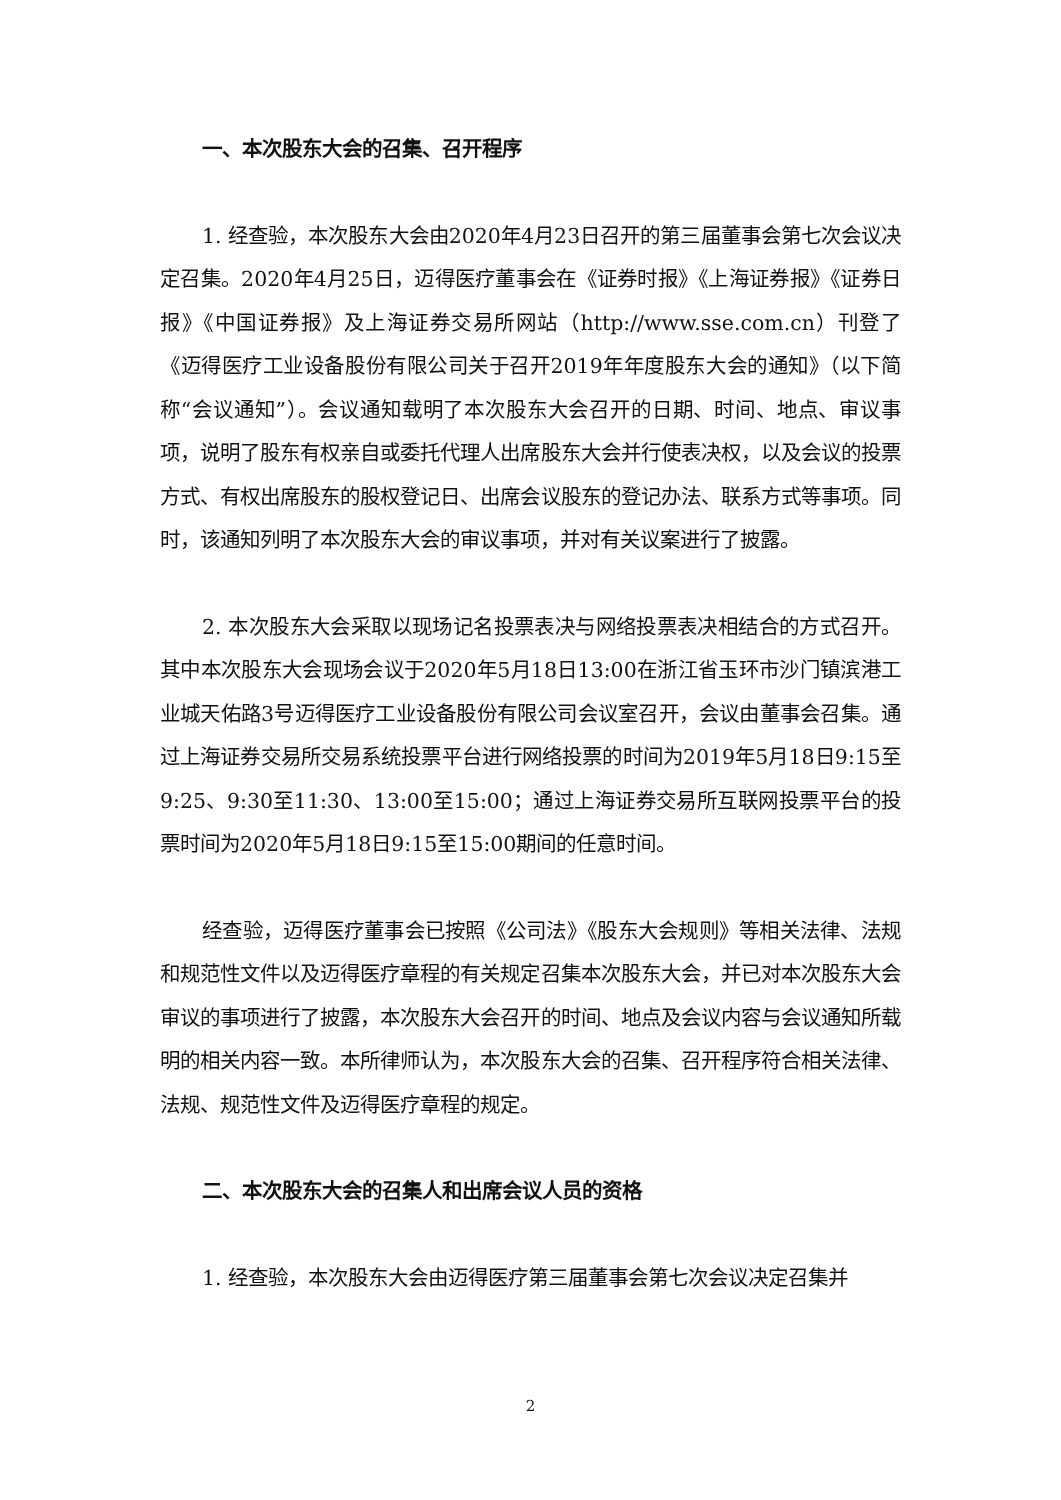一、本次股东大会的召集、召开程序
1. 经查验，本次股东大会由2020年4月23日召开的第三届董事会第七次会议决定召集。2020年4月25日，迈得医疗董事会在《证券时报》《上海证券报》《证券日报》《中国证券报》及上海证券交易所网站（http://www.sse.com.cn）刊登了《迈得医疗工业设备股份有限公司关于召开2019年年度股东大会的通知》（以下简称“会议通知”）。会议通知载明了本次股东大会召开的日期、时间、地点、审议事项，说明了股东有权亲自或委托代理人出席股东大会并行使表决权，以及会议的投票方式、有权出席股东的股权登记日、出席会议股东的登记办法、联系方式等事项。同时，该通知列明了本次股东大会的审议事项，并对有关议案进行了披露。
2. 本次股东大会采取以现场记名投票表决与网络投票表决相结合的方式召开。其中本次股东大会现场会议于2020年5月18日13:00在浙江省玉环市沙门镇滨港工业城天佑路3号迈得医疗工业设备股份有限公司会议室召开，会议由董事会召集。通过上海证券交易所交易系统投票平台进行网络投票的时间为2019年5月18日9:15至9:25、9:30至11:30、13:00至15:00；通过上海证券交易所互联网投票平台的投票时间为2020年5月18日9:15至15:00期间的任意时间。
经查验，迈得医疗董事会已按照《公司法》《股东大会规则》等相关法律、法规和规范性文件以及迈得医疗章程的有关规定召集本次股东大会，并已对本次股东大会审议的事项进行了披露，本次股东大会召开的时间、地点及会议内容与会议通知所载明的相关内容一致。本所律师认为，本次股东大会的召集、召开程序符合相关法律、法规、规范性文件及迈得医疗章程的规定。
二、本次股东大会的召集人和出席会议人员的资格
1. 经查验，本次股东大会由迈得医疗第三届董事会第七次会议决定召集并
2